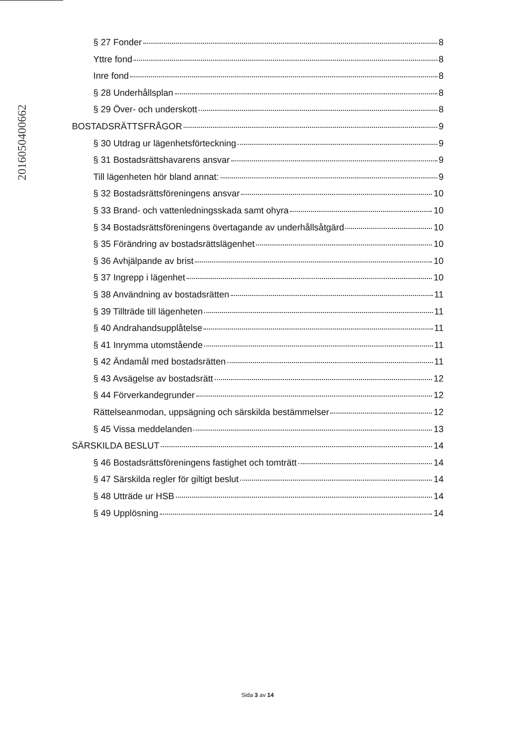20160504006​62
§ 27 Fonder 8
Yttre fond 8
Inre fond 8
§ 28 Underhållsplan 8
§ 29 Över- och underskott 8
BOSTADSRÄTTSFRÅGOR 9
§ 30 Utdrag ur lägenhetsförteckning 9
§ 31 Bostadsrättshavarens ansvar 9
Till lägenheten hör bland annat: 9
§ 32 Bostadsrättsföreningens ansvar 10
§ 33 Brand- och vattenledningsskada samt ohyra 10
§ 34 Bostadsrättsföreningens övertagande av underhållsåtgärd 10
§ 35 Förändring av bostadsrättslägenhet 10
§ 36 Avhjälpande av brist 10
§ 37 Ingrepp i lägenhet 10
§ 38 Användning av bostadsrätten 11
§ 39 Tillträde till lägenheten 11
§ 40 Andrahandsupplåtelse 11
§ 41 Inrymma utomstående 11
§ 42 Ändamål med bostadsrätten 11
§ 43 Avsägelse av bostadsrätt 12
§ 44 Förverkandegrunder 12
Rättelseanmodan, uppsägning och särskilda bestämmelser 12
§ 45 Vissa meddelanden 13
SÄRSKILDA BESLUT 14
§ 46 Bostadsrättsföreningens fastighet och tomträtt 14
§ 47 Särskilda regler för giltigt beslut 14
§ 48 Utträde ur HSB 14
§ 49 Upplösning 14
Sida 3 av 14